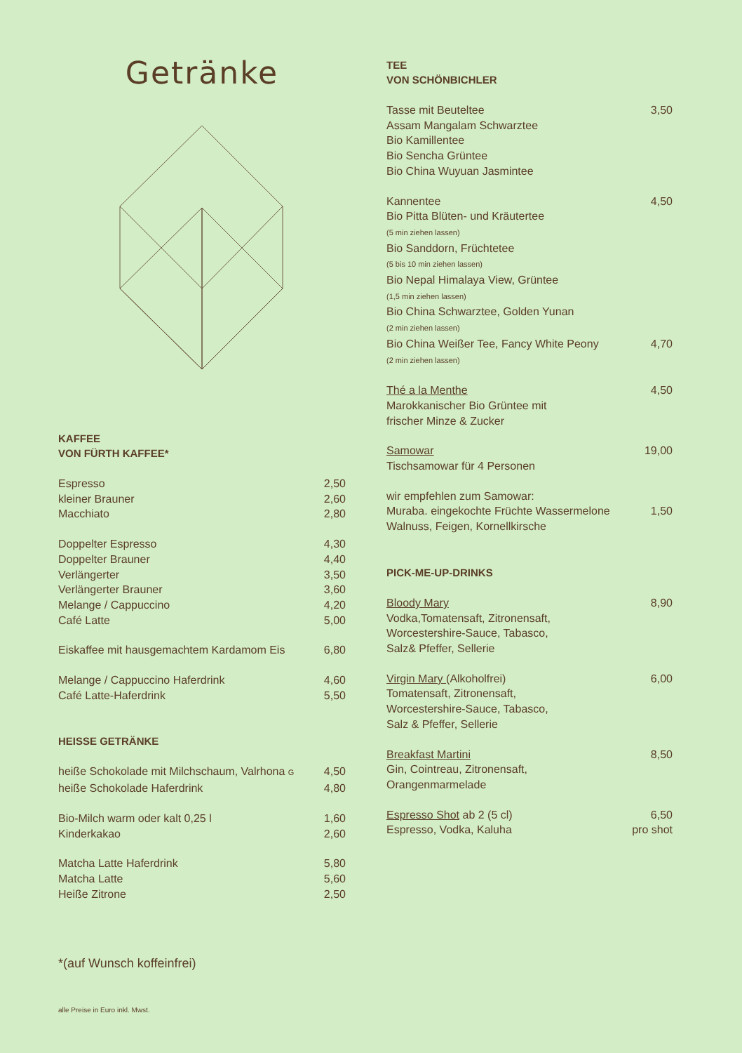Getränke
KAFFEE
VON FÜRTH KAFFEE*
| Espresso | 2,50 |
| kleiner Brauner | 2,60 |
| Macchiato | 2,80 |
| Doppelter Espresso | 4,30 |
| Doppelter Brauner | 4,40 |
| Verlängerter | 3,50 |
| Verlängerter Brauner | 3,60 |
| Melange / Cappuccino | 4,20 |
| Café Latte | 5,00 |
| Eiskaffee mit hausgemachtem Kardamom Eis | 6,80 |
| Melange / Cappuccino Haferdrink | 4,60 |
| Café Latte-Haferdrink | 5,50 |
HEISSE GETRÄNKE
| heiße Schokolade mit Milchschaum, Valrhona G | 4,50 |
| heiße Schokolade Haferdrink | 4,80 |
| Bio-Milch warm oder kalt 0,25 l | 1,60 |
| Kinderkakao | 2,60 |
| Matcha Latte Haferdrink | 5,80 |
| Matcha Latte | 5,60 |
| Heiße Zitrone | 2,50 |
*(auf Wunsch koffeinfrei)
alle Preise in Euro inkl. Mwst.
TEE
VON SCHÖNBICHLER
| Tasse mit Beuteltee Assam Mangalam Schwarztee Bio Kamillentee Bio Sencha Grüntee Bio China Wuyuan Jasmintee | 3,50 |
| Kannentee Bio Pitta Blüten- und Kräutertee (5 min ziehen lassen) Bio Sanddorn, Früchtetee (5 bis 10 min ziehen lassen) Bio Nepal Himalaya View, Grüntee (1,5 min ziehen lassen) Bio China Schwarztee, Golden Yunan (2 min ziehen lassen) | 4,50 |
| Bio China Weißer Tee, Fancy White Peony (2 min ziehen lassen) | 4,70 |
| Thé a la Menthe Marokkanischer Bio Grüntee mit frischer Minze & Zucker | 4,50 |
| Samowar Tischsamowar für 4 Personen | 19,00 |
| wir empfehlen zum Samowar: Muraba. eingekochte Früchte Wassermelone Walnuss, Feigen, Kornellkirsche | 1,50 |
PICK-ME-UP-DRINKS
| Bloody Mary Vodka,Tomatensaft, Zitronensaft, Worcestershire-Sauce, Tabasco, Salz& Pfeffer, Sellerie | 8,90 |
| Virgin Mary (Alkoholfrei) Tomatensaft, Zitronensaft, Worcestershire-Sauce, Tabasco, Salz & Pfeffer, Sellerie | 6,00 |
| Breakfast Martini Gin, Cointreau, Zitronensaft, Orangenmarmelade | 8,50 |
| Espresso Shot ab 2 (5 cl) Espresso, Vodka, Kaluha | 6,50 pro shot |